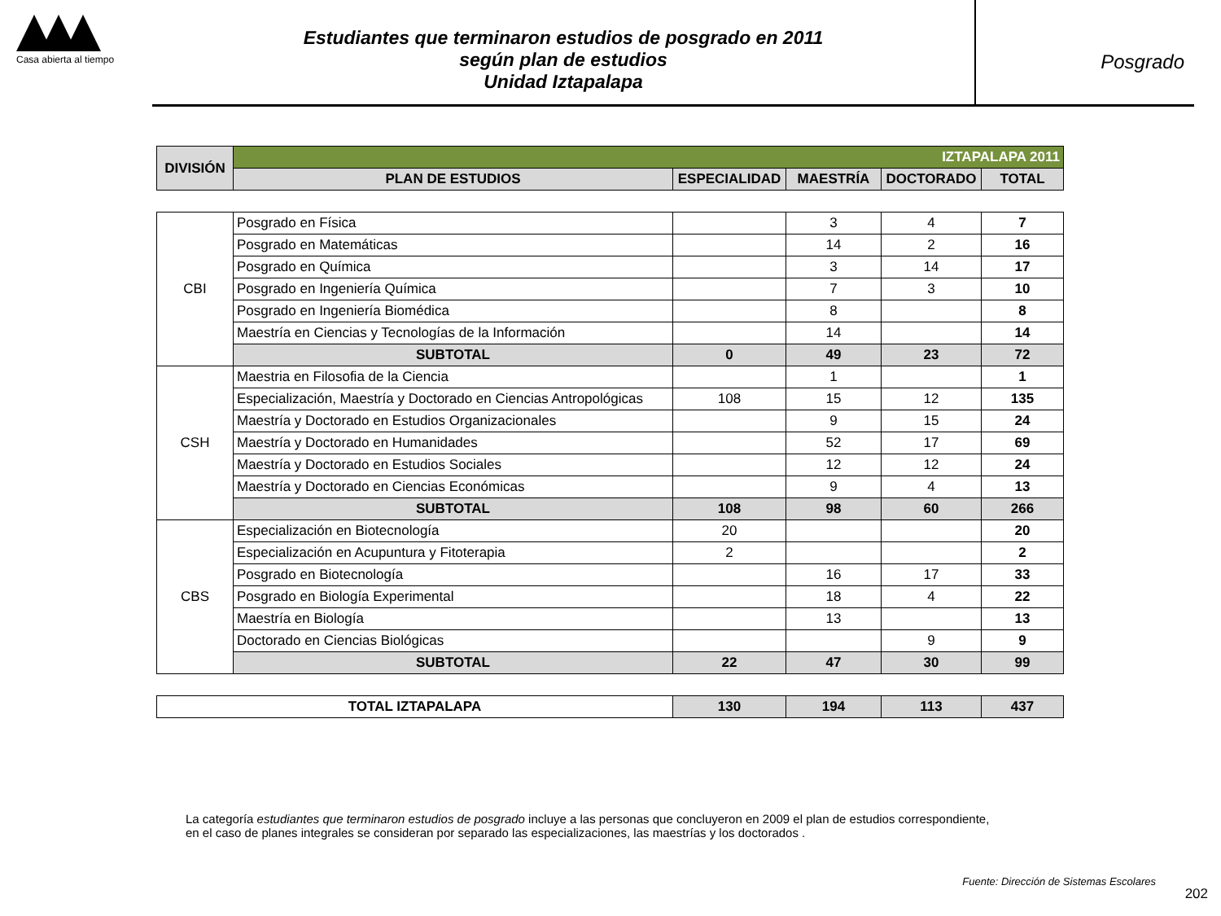Casa abierta al tiempo
Estudiantes que terminaron estudios de posgrado en 2011
según plan de estudios
Unidad Iztapalapa
Posgrado
| DIVISIÓN | IZTAPALAPA 2011 | | | | |
| | PLAN DE ESTUDIOS | ESPECIALIDAD | MAESTRÍA | DOCTORADO | TOTAL |
| CBI | Posgrado en Física | | 3 | 4 | 7 |
| | Posgrado en Matemáticas | | 14 | 2 | 16 |
| | Posgrado en Química | | 3 | 14 | 17 |
| | Posgrado en Ingeniería Química | | 7 | 3 | 10 |
| | Posgrado en Ingeniería Biomédica | | 8 | | 8 |
| | Maestría en Ciencias y Tecnologías de la Información | | 14 | | 14 |
| | SUBTOTAL | 0 | 49 | 23 | 72 |
| CSH | Maestria en Filosofia de la Ciencia | | 1 | | 1 |
| | Especialización, Maestría y Doctorado en Ciencias Antropológicas | 108 | 15 | 12 | 135 |
| | Maestría y Doctorado en Estudios Organizacionales | | 9 | 15 | 24 |
| | Maestría y Doctorado en Humanidades | | 52 | 17 | 69 |
| | Maestría y Doctorado en Estudios Sociales | | 12 | 12 | 24 |
| | Maestría y Doctorado en Ciencias Económicas | | 9 | 4 | 13 |
| | SUBTOTAL | 108 | 98 | 60 | 266 |
| CBS | Especialización en Biotecnología | 20 | | | 20 |
| | Especialización en Acupuntura y Fitoterapia | 2 | | | 2 |
| | Posgrado en Biotecnología | | 16 | 17 | 33 |
| | Posgrado en Biología Experimental | | 18 | 4 | 22 |
| | Maestría en Biología | | 13 | | 13 |
| | Doctorado en Ciencias Biológicas | | | 9 | 9 |
| | SUBTOTAL | 22 | 47 | 30 | 99 |
| TOTAL IZTAPALAPA | 130 | 194 | 113 | 437 |
La categoría estudiantes que terminaron estudios de posgrado incluye a las personas que concluyeron en 2009 el plan de estudios correspondiente, en el caso de planes integrales se consideran por separado las especializaciones, las maestrías y los doctorados .
Fuente: Dirección de Sistemas Escolares
202